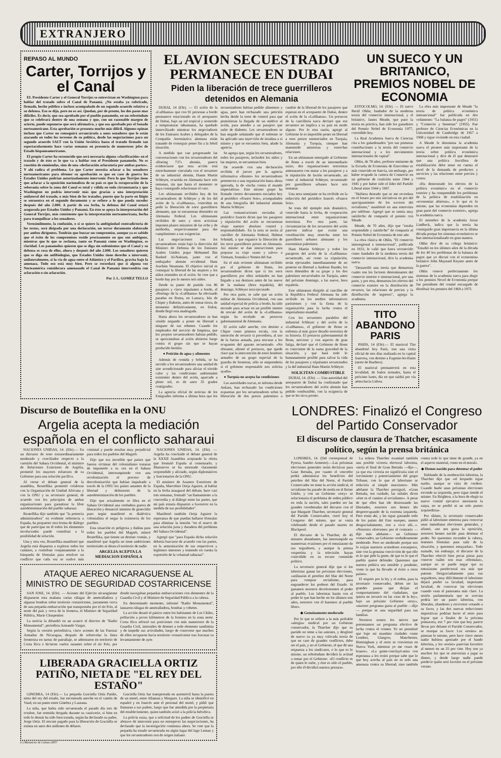EXTRANJERO
REPASO AL MUNDO
Carter, Torrijos y el Canal
EL Presidente Carter y el General Torrijos se entrevistan en Washington para hablar del tratado sobre el Canal de Panamá. ¿No estaba ya rubricado, firmado, hecho público e incluso acompañado de un segundo acuerdo relativo a su defensa. Eso se dijo, pero no es así. Quedan, por de pronto, los dos pasos mas difíciles. Es decir, que sea aprobado por el pueblo panameño, en un referéndum que se celebrará dentro de una semana y que, con un razonable margen de acierto, puede suponerse que será afirmativo, y que sea aprobado por el Senado norteamericano. Esta aprobación se presenta mucho más difícil. Algunos opinan incluso que Carter no conseguirá arrancársela a unos senadores que le están atacando en todos los terrenos de su política, desde las negociaciones para un segundo acuerdo SALT con la Unión Soviética hasta el tratado firmado tan espectacularmente hace varias semanas en presencia de numerosos jefes de Estado hispanoamericanos.
El propio Carter ha reconocido que será necesaria alguna «clarificación» en el tratado y de ésto es lo que va a hablar con el Presidente panameño. No es cuestión de enmiendas, sino de una «declaración aclaratoria por ambas partes». Y ahí radica el problema. Lo que Carter necesita aclarar a los senadores norteamericanos para obtener su aprobación es que en caso de guerra los Estados Unidos podrían autorizadamente intervenir. Pero lo que Torrijos tiene que aclarar a la oposición nacionalista de su país es que la recuperación de la soberanía sobre la zona del Canal es total y válida en toda circunstancia y que Washington no podría intervenir más que gracias a una interpretación unilateral del tratado, o más bien de los tratados, puesto que la parte en litigio se encuentra en el segundo documento y se refiere a lo que pueda suceder después del año 2.000. A partir de esa fecha, la defensa del Canal estará asegurada por Estados Unidos y Panamá. En ésto se apoya la interpretación del General Torrijos, más consistente que la interpretación norteamericana, hecha para tranquilizar a los senadores.
Verosímilmente, la confusión, o si se quiere la ambigüedad contradictoria de los textos, será disipada por una declaración, un tercer documento elaborado por ambos dirigentes. Tendrán que buscar un compromiso, aunque ya es sabido que el éxito de los compromisos reside precisamente en que son ambiguos, mientras que lo que se reclama, tanto en Panamá como en Washington, es claridad. Los panameños quieren que se diga sin eufemismos que el Canal y su defensa es cosa de ellos, ahora y después del año 2.000. Los senadores quieren que se diga sin anfibiologías, que Estados Unidos tiene derecho a intervenir, unilateralmente, si la vía de agua entre el Atlántico y el Pacífico, gravita bajo la amenaza. Todo eso está muy bien. Pero se recordará que si alguna vez Norteamérica considerara amenazado el Canal de Panamá intervendría con aclaración o sin aclaración.
Por J. L. GOMEZ TELLO
EL AVION SECUESTRADO PERMANECE EN DUBAI
Piden la liberación de trece guerrilleros detenidos en Alemania
DUBAI, 14 (Efe). — El avión de la «Lufthansa» que con 91 personas a bordo permanece estacionado en el aeropuerto de Dubai, bajo un sol tropical y sometido a temperaturas inhumanas, ha quedado inmovilizado mientras los negociadores de los Emiratos Arabes y delegados de la Compañía Aeronáutica alemana están tratando de conseguir poner fin a la febril situación.
A medida que van progresando las conversaciones con los secuestradores del «Boeing 737» alemán, parece evidenciarse que esta acción está estrechamente vinculada con el secuestro de un industrial alemán, Hanns Martin Schleyer, ocurrida en Alemania hace seis semanas, sin que hasta el momento se haya conseguido solucionarr el caso.
Los ultimatums recibidos hoy de los secuestradores de Schleyer y de los del avión de la «Lufthansa», coinciden en pedir la liberación de once guerrilleros alemanes, que se encuentran detenidos en Alemania Federal. Los ultimatums recibidos de unos y otros activistas imponen plazos máximos de las ocho y de mediodía, respectivamente para dar cumplimiento a sus exigencias.
Las negociaciones con los secuestradores están bajo la dirección del Ministro de Defensa de los Emiratos Arabes Unidos jeque Mohamed Bin Bashed Al-Naktum, junto con el embajador alemán occidental Hans Joachim Neumann. El objetivo inicial es conseguir la libertad de las mujeres y los niños retenidos en el avión. Se cree que a bordo hay por lo menos seis niños.
Desde su punto de partida con 86 pasajeros y cinco tripulantes a bordo, el «Boeing» de la «Lufthansa» ha efectuado paradas en Roma, en Larnaca, Isla de Chipre y Bahrein, antes de tomar tierra, de momento definitivamente, en Dubai, donde llegó esta madrugada.
Hasta ahora los secuestradores se han venido negando a poner en libertad a ninguno de sus rehenes. Cuando los empleados del servicio de limpieza, que los propios secuestradores habían pedido, se aproximaban al avión abrieron fuego contra el grupo sin que se hayan producido heridos.
● Petición de agua y alimentos
Además de comida y bebida, se ha servido a los secuestradores una unidad de aire acondicionado para aliviar el tórrido calor y las condiciones ambientales existentes dentro del avión, aparcado a pleno sol, es de unos 35 grados centígrados.
La agencia oficial de noticias de los Emigrados informa a última hora que los secuestradores habían pedido alimentos y agua, pero han rechazado una petición hecha desde la torre de control para que permitieran la llegada de un médico al avión, para atender a un pasajero que sufre de diabetes. Los secuestradores se han negado señalando que el enfermo se ha aplicado una inyección de insulina a sí mismo y que se encuentra bien, añade la agencia.
Se agrega que, según los secuestradores, todos los pasajeros, incluidos los niños y las mujeres, se encuentran bien.
De acuerdo con una declaración recibida el jueves por la agencia informativa «Reuter» los secuestradores pertenecen a una organización hasta ahora ignorada, la de «lucha contra el mundo imperialista». Este mismo grupo ha firmado ciertos documentos enviados hoy al periódico «France Soir», acompañados de una fotografía del industrial alemán Martin Schleyer.
Las comunicaciones enviadas al periódico francés dicen que los pasajeros y tripulación del avión se encuentran «bajo nuestro absoluto control y responsabilidad». En la nota se invita al canciller de Alemania Federal, Helmut Schmidt, a que organice la liberación de los trece guerrilleros presos en Alemania. Así mismo se dan instrucciones para preparar su viaje «sano y salvo» a Vietnam, Somalia o Yemen del Sur.
En el más reciente ultimatum recibido por el gobierno de Bonn, los secuestradores dicen que si los once guerrilleros por ellos señalados no han llegado a sus destinos antes de las nueve de la mañana (hora española), del domingo, Schleyer será ejecutado.
Por otra parte, se sabe que un avión militar de Alemania Occidental, con una unidad especial de policía a bordo, ha sido enviado para actuar en un posible intento de rescate del avión de la «Lufthansa» según ha revelado un portavoz gubernamental de Alemania.
El avión salió anoche, con destino a Chipre como primera escala, con la intención de recurrir si procediera, al uso de la fuerza armada, para rescatar a los ocupantes del aparato secuestrado. «No obstante, afirmó el portavoz, que quede claro que la intervención de estos hombres armados de un grupo especial de la guardia de fronteras, sólo se emprenderia si el gobierno responsable nos solicita ayuda».
● Turquía no acepta las condiciones
Las autoridades turcas, se informa desde Ankara, han rechazado las condiciones expuestas por los secuestradores sobre la liberación de dos presos palestinos a cambio de la libertad de los pasajeros que esperan en el acropuerto de Dubai, dentro el avión de la «Lufthansa». Un portavoz de la cancillería turca declaró que ese secuestro no implica a su país en modo alguno. Por lo esta razón, agregó al Gobierno le es imposible poner en libertad a esos presos sentenciados en Turquía, Alemania y Turquía, siempre han mantenido amistosas y estrechas relaciones.
En un ultimatum entregado al Gobierno de Bonn a través de un intermediario suizo, dos organizaciones terroristas amenazaron con matar a los pasajeros y a la tripulación de lavión secuestrado, así como al industrial Schleyer, secuestrado por guerrilleros urbanos hace seis semanas.
Una nota semejante se ha recibido en la redacción del periódico francés «France Soir».
Se trata del ejemplo más dramático, conocido hasta la fecha, de cooperación internacional entre organizaciones terroristas. Por otra parte, las circunstancias de los secuestros del avión parecen indicar que existe una coordinación muy estrecha entre los guerrilleros urbanos alemanes y los extremistas palestinos.
Hans Martin Schleyer y todos los pasajeros del avión de la «Lufthansa» secuestrado, así como su tripulación, serán ejecutados inmediatamente de no ponerse en libertad a Andreas Baader, los otros detenidos de su grupo y los dos palestinos encarcelados en Turquía, antes del próximo domingo, a las nueve, hora española.
Este ultimatum dirigido al canciller de la República Federal Alemana ha sido recibido en los medios informativos parisienses y con la firma de la organización para la lucha contra el imperialismo mundial.
Con los secuestros paralelos del industrial Schleyer y del avión de la «Lufthansa», el gobierno de Bonn se enfrenta al más grave desafío terrorista de su historia. El portavoz gubernamental de Bonn, nervioso y con aspecto de gran fatiga, declaró que el Gobierno de Bonn es consciente de la suma gravedad de la situación, y que hará todo lo humanamente posible para salvar la vida de los pasajeros y tripulantes secuestrados y la del industrial Hans Martin Schleyer.
SOLICITAN COMBUSTIBLE
DUBAI, 14. (Efe). — Una autoridad del aeropuerto de Dubai ha confirmado que los secuestradores del avión alemán han pedido combustible, con la exigencia de que se les sirva pronto.
UN SUECO Y UN BRITANICO, PREMIOS NOBEL DE ECONOMIA
ESTOCOLMO, 14. (Efe). — El sueco Bertil Ohlin, fundador de la moderna teoría del comercio internacional, y el británico, James Meade, que puso la teoría en práctica, han sido los ganadores del Premio Nobel de Economía 1977, concedido hoy.
La Real Academia Sueca de Ciencias cita a los galardonados "por sus primeras contribuciones a la teoría del comercio internacional y a los movimientos internacionales de capital".
Ohlin, de 78 años, profesor eminente de la Escuela de Economía de Estocolmo es más conocido en Suecia, sin embargo, por haber ocupado la cartera de Comercio en un gobierno de coalición entre 1944 y 1945 y por haber sido el líder del Partido Liberal entre 1944 y 1967.
"Hubiera deseado que se me recordara en el futuro por mis iniciativas en pro del apaciguamiento de los excesos del socialismo," manifestó en una entrevista por teléfono. Agregó que se sentía muy satisfecho de compartir el premio con Meade.
Meade, de 70 años, dijo que "estaba sorprendido y satisfecho" de compartir el Premio Nobel de Economía de este año.
La obra clásica de Ohlin, "El comercio interregional e internacional", publicada en 1933, le valió que fuera reconocido como fundador de la moderna teoría del comercio internacional, dice la academia sueca.
"Desarrolló una teoría que demuestra cuales son los factores determinantes del comercio interior e internacional, por una parte, y por otra, demuestra los efectos del comercio exterior en la distribución de recursos, las relaciones de precios y la distribución de ingresos", agrega la academia.
La obra más importante de Meade "la teoría de política económica interancional" fue publicada en dos volúmenes: "La balanza de pagos" (1951) y "Comercio y bienestar" (1955). Fue profesor de Ciencias Económicas en la Universidad de Cambridge de 1957 a 1968 y sigue viviendo en esta ciudad.
A Meade le denomina la academia sueca el pionero más importante de la teoría sobre política económica internacional y dice de él que demostró que una política fructífera de estabilización debe tener en cuenta el nivel de la demanda de productos y servicios y las relaciones entre precios y costos.
«Ha demostrado los efectos de la política económica en el comercio exterior y ha comprendido los problemas de la política de estabilización en «economías abiertas», o lo que es lo mismo, que las economías dependen en gran parte del comercio exterior», agrega la academia sueca.
El miembro de la academia Assar Lindbeck, indica que la teoría ha conseguido gran importancia en la última década porque los sistemas económicos se han internacionalizado en gran manera.
Ohlin dice de su colega británico: "Estudió en los últimos años de la década de los 40 los problemas de la balanza de pagos que yo discutí con el economista británico John Maynard Keynes antes de la guerra".
Ohlin conoce perfectamente los sistemas de la academia sueca para elegir a los premios Novel de Economía porque fue presidente del comité encargado de distribuir los premios del 1969 a 1975.
TITO ABANDONO PARIS
PARIS, 14 (Efe).— El mariscal Tito abandonó hoy París, tras una visita oficial de tres días realizada en la capital francesa, con destino a Eugenie-les-Bains (norte de Burdeos).
El mariscal permanecerá en esta localidad, de baños termales, hasta el próximo lunes, día en que saldrá por vía aérea hacia Lisboa.
Discurso de Bouteflika en la ONU
Argelia acepta la mediación española en el conflicto saharaui
NACIONES UNIDAS, 14. (Efe).— En un discurso de tono extraordinariamente moderado y conciliador respecto a la cuestión del Sahara Occidental, el ministro de Relaciones Exteriores de Argelia, prometió los mayores esfuerzos de su Gobierno para una solución pacífica.
Al cerrar el debate general de la asamblea, Bouteflika prometió colaborar con la Organización de Unidad Africana y con la ONU y su secretario general, de acuerdo con los principios de ambas organizaciones para garantizar la libre autodeterminación del pueblo saharaui.
Bouteflika dijo también que "la potencia administradora" en evidente referencia a España, ha propuesto otra forma de diálogo que de participar en él todos los elementos involucrados puede contribuir a la posibilidad de solución.
Una y otra vez, Bouteflika manifestó que Argelia está dispuesta a explorar todos los caminos, a contribuir conjuntamente a la búsqueda de fórmulas para resolver un conflicto que cada vez se vuelve más criminal y puede resultar muy perjudicial para todos los pueblos del Magreb.
Dijo que era increíble que países que fueron víctimas del colonialismo trataran de imponerlo a su vez en el Sahara Occidental, interrumpiendo con una recolonización el proceso de descolonización que habían impulsado a través de la ONU los países amantes de la libertad y defensores de la autodeterminación de los pueblos.
Dijo que actualmente se libra en el Sahara Occidental una verdadera guerra de liberación y denunció intentos de genocidio pues según manifestó es dialéctica colonialista el negar la existencia de los pueblos.
Esta situación es peligrosa y dañina para todos los pueblos del Magreb, reiteró Bouteflika, que tienen un destino común, y manifestó que Argelia no tiene ambiciones territoriales ni desea el territorio de nadie.
ARGELIA ACEPTA LA MEDIACION ESPAÑOLA
NACIONES UNIDAS, 14. (Efe). — Argelia ha concluido el debate general de la XXXII Asamblea aceptando la oferta que formuló España al comenzarlo, y Marruecos se ha mostrado claramente sorprendido y aliviado, según diplomáticos y funcionarios de la ONU.
El ministro de Asuntos Exteriores de España, Marcelino Oreja Aguirre, al hablar en la fecha inaugural del debate, hace casi tres semanas, formuló "un llamamiento a la concordia y al diálogo entre las partes, que mi país estaría dispuesto a favorecer en la medida de sus posibilidades".
Manifestó también Oreja Aguirre la esperanza de que puedan hallarse fórmulas para eliminar la tensión "en el marco de una solución justa y duradera del problema del Sahara Occidental".
Agregó que "para España dicha solución debería buscarse de acuerdo con las partes, en la armonización de sus respectivos y legítimos intereses y teniendo en cuenta la expresión de la voluntad saharaui".
ATAQUE AEREO NICARAGUENSE AL MINISTRO DE SEGURIDAD COSTARRICENSE
SAN JOSE, 14. (Efe). — Aviones del Ejército nicaragüense dispararon esta mañana varias ráfagas de ametralladora y algunas bombas sobre territorio costarricense, justamente cerca de una pequeña embarcación que transportaba por el río Frío, al norte del país y cerca de la frontera, el Ministro de Seguridad Pública, Mario Charpentier.
La noticia la difundió en un avance el director de "Radio Monumental", periodista Armando Vargas.
Según la versión periodística, cinco aviones de las Fuerzas Armadas de Nicaragua, después de sobrevolar la línea fronteriza en tareas de patrullaje, se adentraron en territorio de Costa Rica e hicieron vuelos rasantes sobre el río Frío, por donde navegaban pequeñas embarcaciones con elementos de la Guardia Civil y el Ministro de Seguridad Pública a la cabeza.
En determinado momento, informó "Radio Monumental", lanzaron ráfagas de ametralladora, bombas y cohetes.
La acción desató el pánico entre los habitantes de Los Chiles, población a pocos kilómetros de la frontera en la zona norte. Costa Rica reforzó sus posiciones con más numerosos de la Guardia Civil, instruidos de detener a todo elemento sandinista y de impedir sus actividades, luego de conocerse que muchos de ellos escaparon hacia territorio costarricense tras fracasar su levantamiento de ayer.
LIBERADA GRACIELLA ORTIZ PATIÑO, NIETA DE "EL REY DEL ESTAÑO"
GINEBRA, 14 (Efe).— La pequeña Graciella Ortiz Patiño, nieta del rey del estaño, fue encontrada anoche en el cantón de Vaud, en un punto entre Ginebra y Lausana.
La niña, que había sido secuestrada el pasado día tres de octubre, fue retenida drogada durante su cautiverio, si bien en todo lo demás ha sido bien tratada, según ha declarado su padre, Jorge Ortiz. El rescate pagado para la liberación de Graciella se estima en unos dos millones de dólares.
Graciella Ortiz fue transportada en automóvil hasta la puerta de un motel, entre Allaman y Morgues. La niña se identificó en español y en francés ante el personal del motel, y pidió que llamaran a sus padres, luego que fue atendida por la propietaria del establecimiento, quien también avisó a la policía helvética.
La policía suiza, que a solicitud de los padres de Graciella se abstuvo de intervenir para no entorpecer las negociaciones, ha declarado que la investigación comienza ahora. Se cree que la pequeña ha estado secuestrada en algún lugar del lago Leman y que los secuestradores son de origen italiano.
LONDRES: Finalizó el Congreso del Partido Conservador
El discurso de clausura de Thatcher, escasamente político, según la prensa británica
LONDRES, 14. (Del corresponsal de Pyresa, Sandro Armesto).—Las próximas elecciones generales serán decisivas para Gran Bretaña, por cuanto el vencedor podrá administrar los beneficios del petróleo del Mar del Norte, el Partido Conservador no teme la acción sindical, el socialismo ha pasado de moda en el Reino Unido, y con un Gobierno «tory» se solucionaría el problema de orden público en toda la nación, tales pueden ser las grandes coordenadas del discurso con el que Margaret Thatcher, secretario general del Partido Conservador, cerró hoy el Congreso del mismo, que se venía celebrando desde el pasado martes en Blackpool.
El discurso de la Thatcher, de 45 minutos abundantes, fue interrumpido en numerosas ocasiones por el entusiasmo de sus seguidores, y aunque la prensa vespertina y la televisión hayan coincidido en su escaso contenido político.
La secretario general dijo que si los laboristas ganan las próximas elecciones, «utilizarán el petróleo del Mar del Norte para comprar socialismo, para engrandecer los poderes del Estado. Si ganamos nosotros devolveremos el poder al pueblo. Los laboristas harán con el poder lo que han hecho en los últimos tres años, nosotros con él haremos al pueblo libre».
◆ Genuinamente moderado
Por lo que se refiere a la más probable «alergia» sindical por un Gobierno conservador, la Thatcher dijo que su partido no teme a las uniones, y desglosó de nuevo su ya muy criticada teoría de que en caso de grandes conflictos, debe ser el país, y no el Gobierno, el que dé una respuesta a los sindicatos, o lo que es lo mismo, un referéndum decidirá la actitud a tomar por el Gobierno. «El conflicto es de quien lo sufre, y éste es sólo el pueblo, por ello él decidirá nuestra postura».
La señora Thatcher examinó también una posible victoria electoral laborista, «sería el final de Gran Bretaña —dijo—, ya que esa victoria no significaría sino el crecimiento y potenciamiento del grupo Tribune, con lo que el laborismo se reduciría al simple marxismo». Más adelante la Thatcher prosiguió, «Gran Bretaña, ten cuidado, las señales dicen «éste es el camino al socialismo». A pesar de que ellos han ido destrozando las libertades, nosotros nos hemos ido despreocupando de la extrema izquierda. Pero están ahí, y les sigue gustando todo de los países del Este europeo, menos desgraciadamente, irse a vivir allí...». «Nosotros ofrecemos por el contrario —dijo más adelante— un Gobierno conservador, un Gobierno verdaderamente moderado. Pero no moderado porque nos lo exijan nuestros acreedores extranjeros, sino con la genuina convicción de que ello es lo que pide la gente, de que es lo que el pueblo quiere defender. Queremos que nuestra política sea sensible y prudente, como la que ha llevado al éxito a otros países».
El respeto por la ley y el orden, para la secretario conservador, deben ser las grandes pautas que dirijan el comportamiento del ciudadano, que quiera no incurrir en las «iras de la ley», bajo un próximo Gobierno «tory», «nuestro programa gusta al pueblo —dijo— porque es una seguridad para sus familias.
Nosotros somos los únicos que presentamos un programa efectivo de lucha contra el crimen. Yo no permitiré que bajo mi mandato ciudades como Londres, Glasgow, Manchester, Birmingham y el resto se conviertan en Nueva York, mientras yo me cruzo de brazos». «La gente-concluyó-mira con esperanza a los tories porque sabe que lo que hoy acecha al país no es solo una amenaza contra su libertad, sino también contra todo lo que tiene de grande, ya en el aspecto material, como en el moral».
◆ Hemos nacido para detentar el poder
Hablando de la moderación laborista, la Thatcher dijo que «el leopardo sigue suelto, aunque se vista de cordero. Cuando huele unas próximas elecciones esconde su izquierda, pero sigue siendo el mismo. En Brighton, a la hora de elegir su nuevo comité ejecutivo mostraron la zarpa, no se perdió ni un solo puesto izquierdista».
Por último, la secretario conservador pidió al laborismo entereza para convocar unas inmediatas elecciones generales, y afirmó, «no nos gusta la oposición, nosotros hemos nacido para detentar el poder. No queremos esconder la cabeza, tenemos fórmulas para salir de la situación, y queremos ensayarlas». Todo sumado, sin embargo, el discurso de la Thatcher ofreció bien pocas pistas para conocer cuáles son esas «fórmulas», aunque no se puede negar que su entusiasmo preelectoral sea más que patente. Desgraciadamente para sus seguidores, muy difícilmente el laborismo dejará perder su facultad, importante facultad, de convocar las elecciones cuando vean el panorama más claro. La sesión parlamentaria que se avecina podría ser un paseo laborista, con liberales, irlandeses y escoceses votando a su favor, y las dos nuevas reducciones impositivas podrían hacer el resto para lograr que a finales de la próxima primavera, ese 7 por cien que hoy parece llevar por delante el Partido Conservador, se trueque su favor. Los «tories» no piensan lo mismo, pero hace cinco meses nadie hubiera apostado por el bando laborista, y los «tories» parecían favoritos al menos en un 25 por cien. Hoy son ya muchos los que se atreverían a jugar su dinero, y desde luego nadie puede predecir quién será favorito en el próximo verano.
(c) Ministerio de Cultura 2007